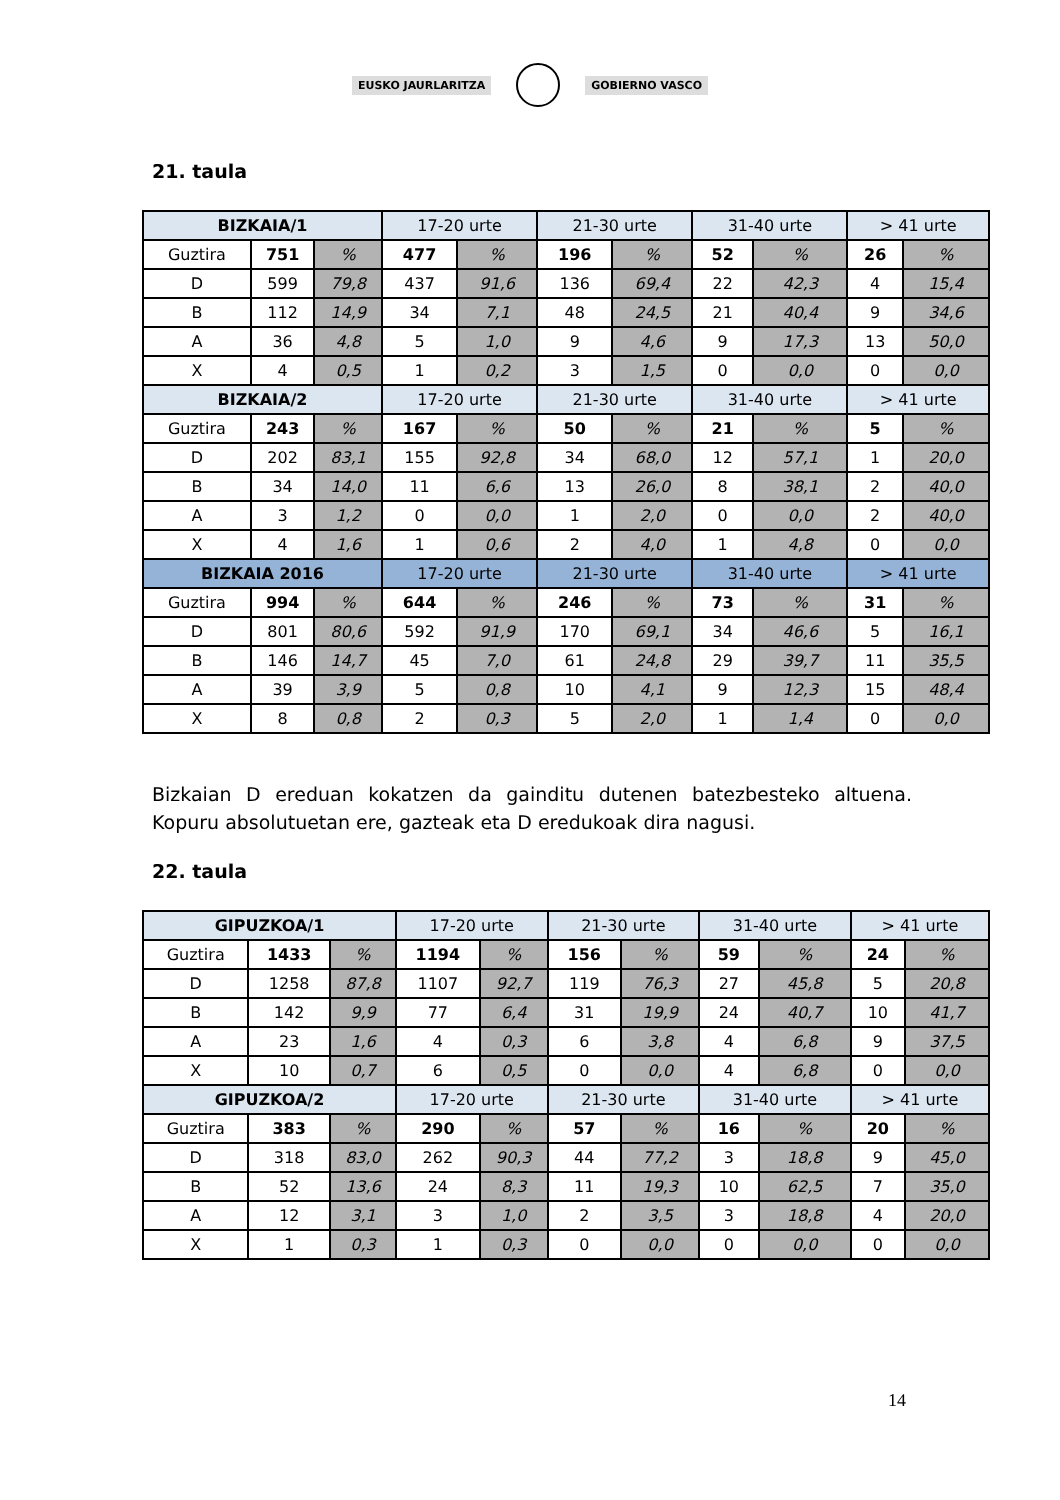EUSKO JAURLARITZA GOBIERNO VASCO
21. taula
| BIZKAIA/1 | | | 17-20 urte | | 21-30 urte | | 31-40 urte | | > 41 urte | |
| Guztira | 751 | % | 477 | % | 196 | % | 52 | % | 26 | % |
| D | 599 | 79,8 | 437 | 91,6 | 136 | 69,4 | 22 | 42,3 | 4 | 15,4 |
| B | 112 | 14,9 | 34 | 7,1 | 48 | 24,5 | 21 | 40,4 | 9 | 34,6 |
| A | 36 | 4,8 | 5 | 1,0 | 9 | 4,6 | 9 | 17,3 | 13 | 50,0 |
| X | 4 | 0,5 | 1 | 0,2 | 3 | 1,5 | 0 | 0,0 | 0 | 0,0 |
| BIZKAIA/2 | | | 17-20 urte | | 21-30 urte | | 31-40 urte | | > 41 urte | |
| Guztira | 243 | % | 167 | % | 50 | % | 21 | % | 5 | % |
| D | 202 | 83,1 | 155 | 92,8 | 34 | 68,0 | 12 | 57,1 | 1 | 20,0 |
| B | 34 | 14,0 | 11 | 6,6 | 13 | 26,0 | 8 | 38,1 | 2 | 40,0 |
| A | 3 | 1,2 | 0 | 0,0 | 1 | 2,0 | 0 | 0,0 | 2 | 40,0 |
| X | 4 | 1,6 | 1 | 0,6 | 2 | 4,0 | 1 | 4,8 | 0 | 0,0 |
| BIZKAIA 2016 | | | 17-20 urte | | 21-30 urte | | 31-40 urte | | > 41 urte | |
| Guztira | 994 | % | 644 | % | 246 | % | 73 | % | 31 | % |
| D | 801 | 80,6 | 592 | 91,9 | 170 | 69,1 | 34 | 46,6 | 5 | 16,1 |
| B | 146 | 14,7 | 45 | 7,0 | 61 | 24,8 | 29 | 39,7 | 11 | 35,5 |
| A | 39 | 3,9 | 5 | 0,8 | 10 | 4,1 | 9 | 12,3 | 15 | 48,4 |
| X | 8 | 0,8 | 2 | 0,3 | 5 | 2,0 | 1 | 1,4 | 0 | 0,0 |
Bizkaian D ereduan kokatzen da gainditu dutenen batezbesteko altuena. Kopuru absolutuetan ere, gazteak eta D eredukoak dira nagusi.
22. taula
| GIPUZKOA/1 | | | 17-20 urte | | 21-30 urte | | 31-40 urte | | > 41 urte | |
| Guztira | 1433 | % | 1194 | % | 156 | % | 59 | % | 24 | % |
| D | 1258 | 87,8 | 1107 | 92,7 | 119 | 76,3 | 27 | 45,8 | 5 | 20,8 |
| B | 142 | 9,9 | 77 | 6,4 | 31 | 19,9 | 24 | 40,7 | 10 | 41,7 |
| A | 23 | 1,6 | 4 | 0,3 | 6 | 3,8 | 4 | 6,8 | 9 | 37,5 |
| X | 10 | 0,7 | 6 | 0,5 | 0 | 0,0 | 4 | 6,8 | 0 | 0,0 |
| GIPUZKOA/2 | | | 17-20 urte | | 21-30 urte | | 31-40 urte | | > 41 urte | |
| Guztira | 383 | % | 290 | % | 57 | % | 16 | % | 20 | % |
| D | 318 | 83,0 | 262 | 90,3 | 44 | 77,2 | 3 | 18,8 | 9 | 45,0 |
| B | 52 | 13,6 | 24 | 8,3 | 11 | 19,3 | 10 | 62,5 | 7 | 35,0 |
| A | 12 | 3,1 | 3 | 1,0 | 2 | 3,5 | 3 | 18,8 | 4 | 20,0 |
| X | 1 | 0,3 | 1 | 0,3 | 0 | 0,0 | 0 | 0,0 | 0 | 0,0 |
14